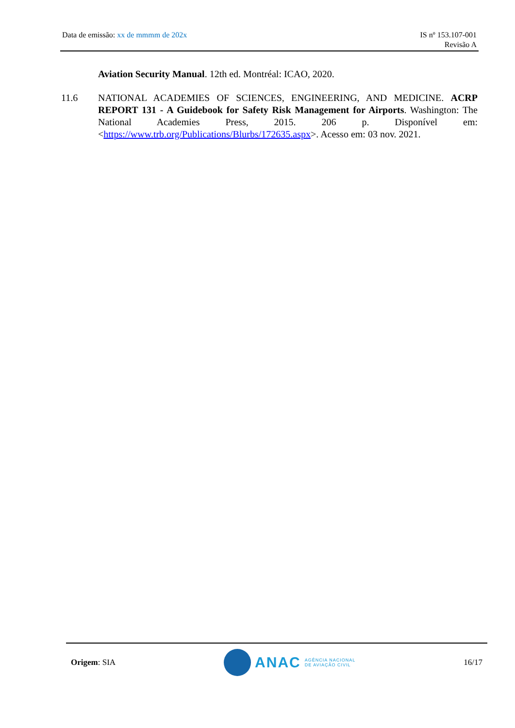Data de emissão: xx de mmmm de 202x
IS nº 153.107-001
Revisão A
Aviation Security Manual. 12th ed. Montréal: ICAO, 2020.
11.6 NATIONAL ACADEMIES OF SCIENCES, ENGINEERING, AND MEDICINE. ACRP REPORT 131 - A Guidebook for Safety Risk Management for Airports. Washington: The National Academies Press, 2015. 206 p. Disponível em: <https://www.trb.org/Publications/Blurbs/172635.aspx>. Acesso em: 03 nov. 2021.
Origem: SIA
ANAC
AGÊNCIA NACIONAL
DE AVIAÇÃO CIVIL
16/17